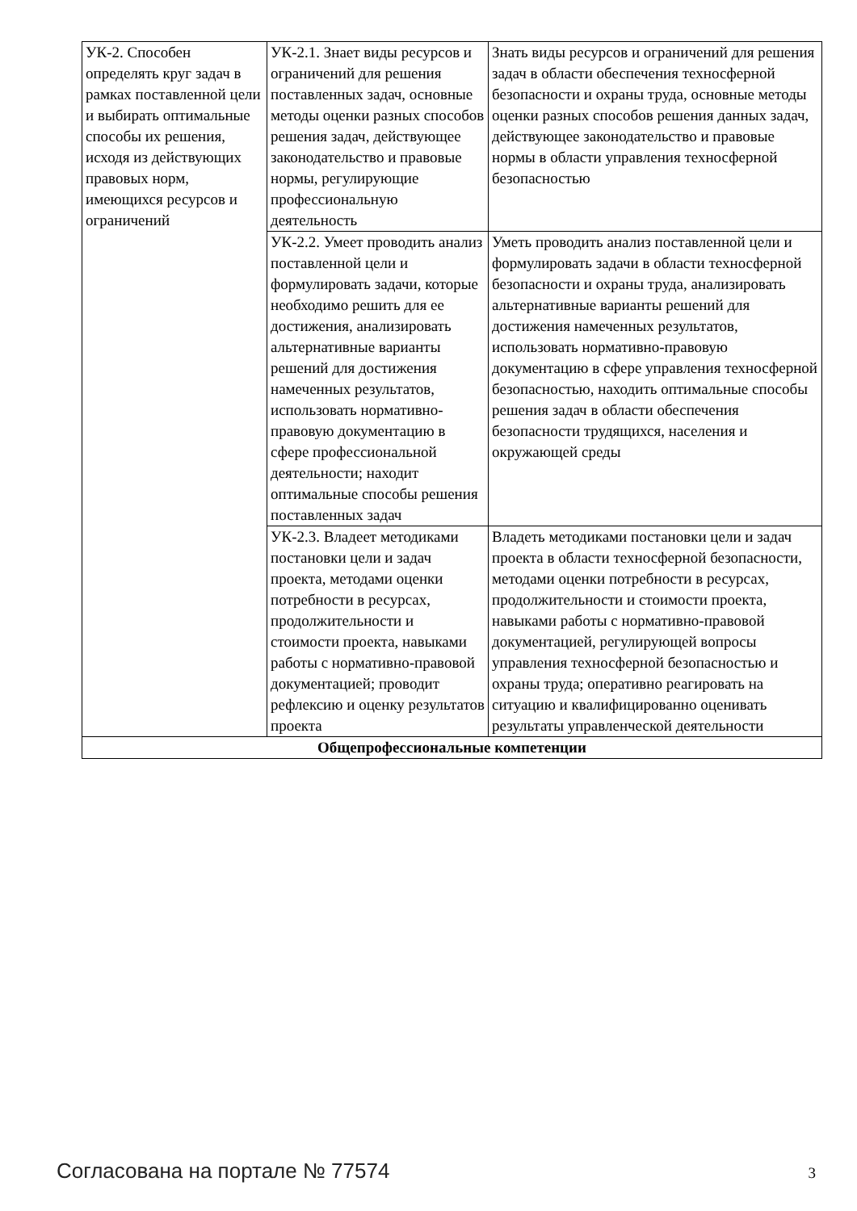| УК-2. Способен определять круг задач в рамках поставленной цели и выбирать оптимальные способы их решения, исходя из действующих правовых норм, имеющихся ресурсов и ограничений | УК-2.1. Знает виды ресурсов и ограничений для решения поставленных задач, основные методы оценки разных способов решения задач, действующее законодательство и правовые нормы, регулирующие профессиональную деятельность | Знать виды ресурсов и ограничений для решения задач в области обеспечения техносферной безопасности и охраны труда, основные методы оценки разных способов решения данных задач, действующее законодательство и правовые нормы в области управления техносферной безопасностью |
| | УК-2.2. Умеет проводить анализ поставленной цели и формулировать задачи, которые необходимо решить для ее достижения, анализировать альтернативные варианты решений для достижения намеченных результатов, использовать нормативно-правовую документацию в сфере профессиональной деятельности; находит оптимальные способы решения поставленных задач | Уметь проводить анализ поставленной цели и формулировать задачи в области техносферной безопасности и охраны труда, анализировать альтернативные варианты решений для достижения намеченных результатов, использовать нормативно-правовую документацию в сфере управления техносферной безопасностью, находить оптимальные способы решения задач в области обеспечения безопасности трудящихся, населения и окружающей среды |
| | УК-2.3. Владеет методиками постановки цели и задач проекта, методами оценки потребности в ресурсах, продолжительности и стоимости проекта, навыками работы с нормативно-правовой документацией; проводит рефлексию и оценку результатов проекта | Владеть методиками постановки цели и задач проекта в области техносферной безопасности, методами оценки потребности в ресурсах, продолжительности и стоимости проекта, навыками работы с нормативно-правовой документацией, регулирующей вопросы управления техносферной безопасностью и охраны труда; оперативно реагировать на ситуацию и квалифицированно оценивать результаты управленческой деятельности |
| Общепрофессиональные компетенции | | |
Согласована на портале № 77574 3